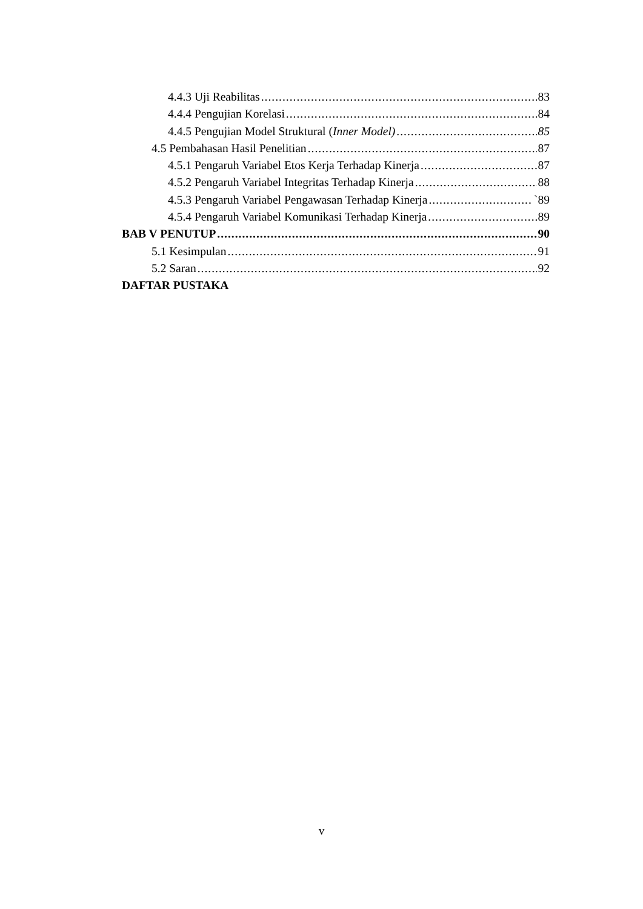4.4.3 Uji Reabilitas 83
4.4.4 Pengujian Korelasi 84
4.4.5 Pengujian Model Struktural (Inner Model) 85
4.5 Pembahasan Hasil Penelitian 87
4.5.1 Pengaruh Variabel Etos Kerja Terhadap Kinerja 87
4.5.2 Pengaruh Variabel Integritas Terhadap Kinerja 88
4.5.3 Pengaruh Variabel Pengawasan Terhadap Kinerja `89
4.5.4 Pengaruh Variabel Komunikasi Terhadap Kinerja 89
BAB V PENUTUP 90
5.1 Kesimpulan 91
5.2 Saran 92
DAFTAR PUSTAKA
v